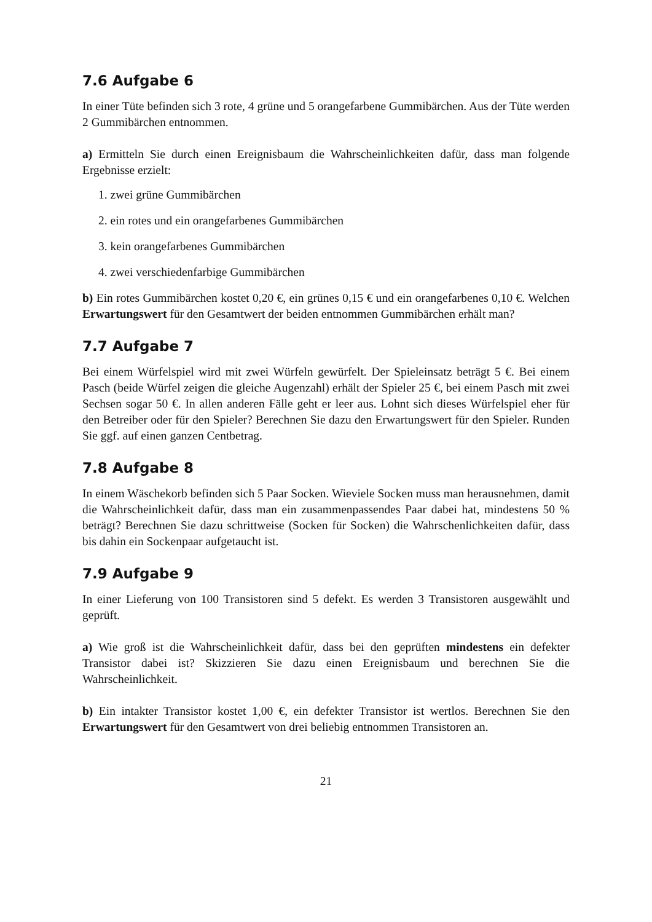7.6 Aufgabe 6
In einer Tüte befinden sich 3 rote, 4 grüne und 5 orangefarbene Gummibärchen. Aus der Tüte werden 2 Gummibärchen entnommen.
a) Ermitteln Sie durch einen Ereignisbaum die Wahrscheinlichkeiten dafür, dass man folgende Ergebnisse erzielt:
1. zwei grüne Gummibärchen
2. ein rotes und ein orangefarbenes Gummibärchen
3. kein orangefarbenes Gummibärchen
4. zwei verschiedenfarbige Gummibärchen
b) Ein rotes Gummibärchen kostet 0,20 €, ein grünes 0,15 € und ein orangefarbenes 0,10 €. Welchen Erwartungswert für den Gesamtwert der beiden entnommen Gummibärchen erhält man?
7.7 Aufgabe 7
Bei einem Würfelspiel wird mit zwei Würfeln gewürfelt. Der Spieleinsatz beträgt 5 €. Bei einem Pasch (beide Würfel zeigen die gleiche Augenzahl) erhält der Spieler 25 €, bei einem Pasch mit zwei Sechsen sogar 50 €. In allen anderen Fälle geht er leer aus. Lohnt sich dieses Würfelspiel eher für den Betreiber oder für den Spieler? Berechnen Sie dazu den Erwartungswert für den Spieler. Runden Sie ggf. auf einen ganzen Centbetrag.
7.8 Aufgabe 8
In einem Wäschekorb befinden sich 5 Paar Socken. Wieviele Socken muss man herausnehmen, damit die Wahrscheinlichkeit dafür, dass man ein zusammenpassendes Paar dabei hat, mindestens 50 % beträgt? Berechnen Sie dazu schrittweise (Socken für Socken) die Wahrschenlichkeiten dafür, dass bis dahin ein Sockenpaar aufgetaucht ist.
7.9 Aufgabe 9
In einer Lieferung von 100 Transistoren sind 5 defekt. Es werden 3 Transistoren ausgewählt und geprüft.
a) Wie groß ist die Wahrscheinlichkeit dafür, dass bei den geprüften mindestens ein defekter Transistor dabei ist? Skizzieren Sie dazu einen Ereignisbaum und berechnen Sie die Wahrscheinlichkeit.
b) Ein intakter Transistor kostet 1,00 €, ein defekter Transistor ist wertlos. Berechnen Sie den Erwartungswert für den Gesamtwert von drei beliebig entnommen Transistoren an.
21